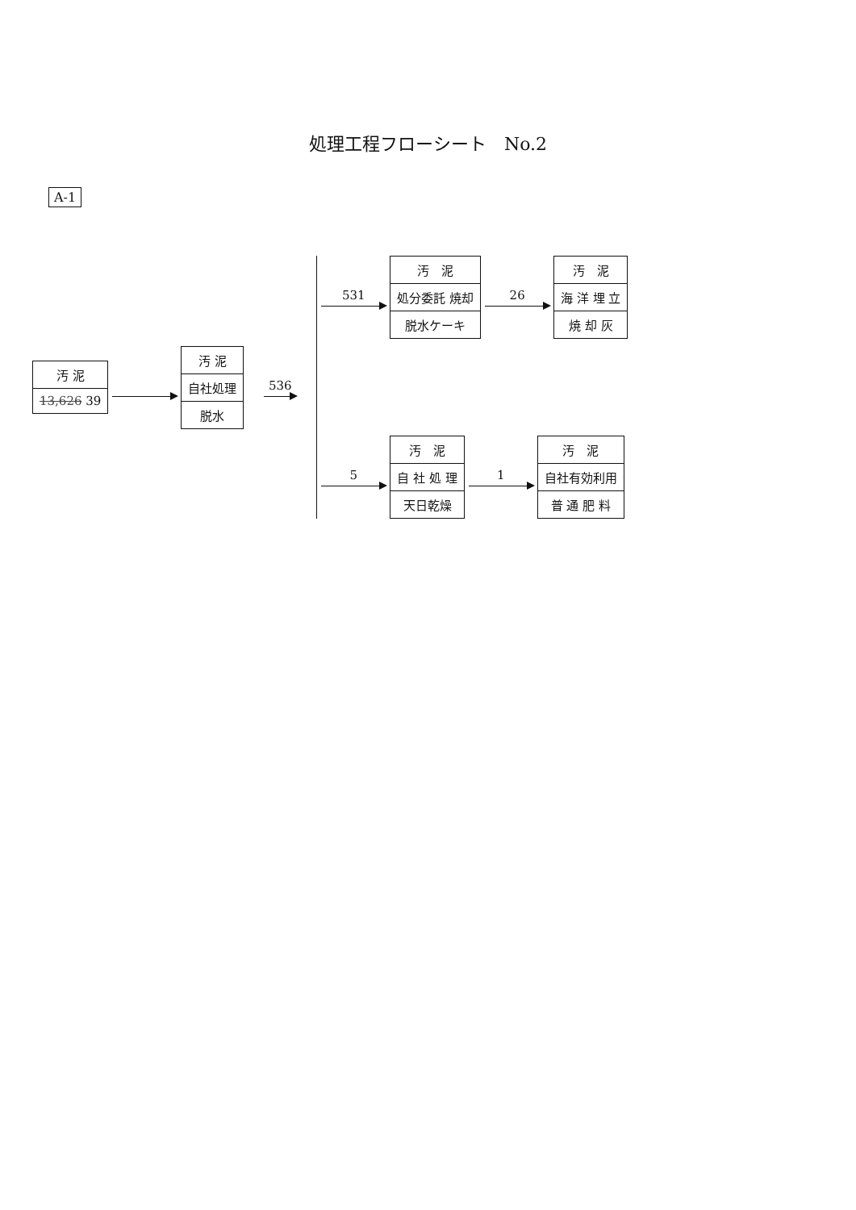処理工程フローシート　No.2
A-1
汚 泥
13,626 39
汚 泥
自社処理
脱水
536
531
汚　泥
処分委託 焼却
脱水ケーキ
26
汚　泥
海 洋 埋 立
焼 却 灰
5
汚　泥
自 社 処 理
天日乾燥
1
汚　泥
自社有効利用
普 通 肥 料